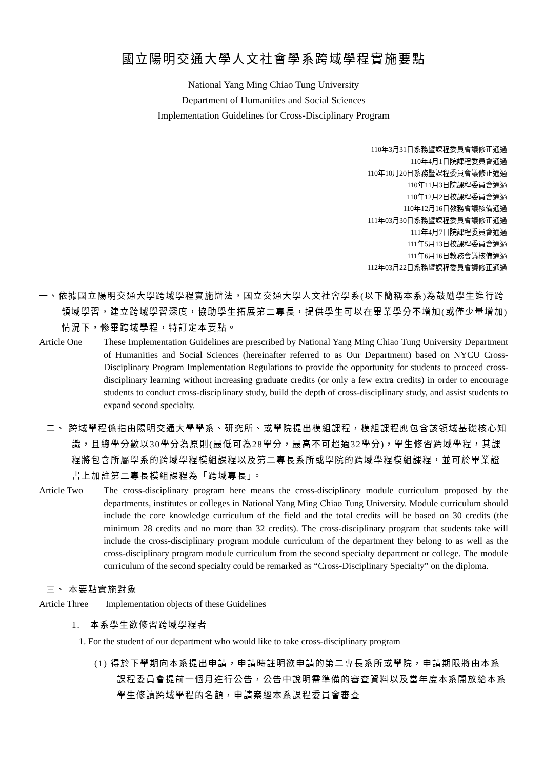國立陽明交通大學人文社會學系跨域學程實施要點
National Yang Ming Chiao Tung University
Department of Humanities and Social Sciences
Implementation Guidelines for Cross-Disciplinary Program
110年3月31日系務暨課程委員會議修正通過
110年4月1日院課程委員會通過
110年10月20日系務暨課程委員會議修正通過
110年11月3日院課程委員會通過
110年12月2日校課程委員會通過
110年12月16日教務會議核備通過
111年03月30日系務暨課程委員會議修正通過
111年4月7日院課程委員會通過
111年5月13日校課程委員會通過
111年6月16日教務會議核備通過
112年03月22日系務暨課程委員會議修正通過
一、依據國立陽明交通大學跨域學程實施辦法，國立交通大學人文社會學系(以下簡稱本系)為鼓勵學生進行跨領域學習，建立跨域學習深度，協助學生拓展第二專長，提供學生可以在畢業學分不增加(或僅少量增加)情況下，修畢跨域學程，特訂定本要點。
Article One These Implementation Guidelines are prescribed by National Yang Ming Chiao Tung University Department of Humanities and Social Sciences (hereinafter referred to as Our Department) based on NYCU Cross-Disciplinary Program Implementation Regulations to provide the opportunity for students to proceed cross-disciplinary learning without increasing graduate credits (or only a few extra credits) in order to encourage students to conduct cross-disciplinary study, build the depth of cross-disciplinary study, and assist students to expand second specialty.
二、 跨域學程係指由陽明交通大學學系、研究所、或學院提出模組課程，模組課程應包含該領域基礎核心知識，且總學分數以30學分為原則(最低可為28學分，最高不可超過32學分)，學生修習跨域學程，其課程將包含所屬學系的跨域學程模組課程以及第二專長系所或學院的跨域學程模組課程，並可於畢業證書上加註第二專長模組課程為「跨域專長」。
Article Two The cross-disciplinary program here means the cross-disciplinary module curriculum proposed by the departments, institutes or colleges in National Yang Ming Chiao Tung University. Module curriculum should include the core knowledge curriculum of the field and the total credits will be based on 30 credits (the minimum 28 credits and no more than 32 credits). The cross-disciplinary program that students take will include the cross-disciplinary program module curriculum of the department they belong to as well as the cross-disciplinary program module curriculum from the second specialty department or college. The module curriculum of the second specialty could be remarked as “Cross-Disciplinary Specialty” on the diploma.
三、 本要點實施對象
Article Three
Implementation objects of these Guidelines
1. 本系學生欲修習跨域學程者
1. For the student of our department who would like to take cross-disciplinary program
(1) 得於下學期向本系提出申請，申請時註明欲申請的第二專長系所或學院，申請期限將由本系課程委員會提前一個月進行公告，公告中說明需準備的審查資料以及當年度本系開放給本系學生修讀跨域學程的名額，申請案經本系課程委員會審查